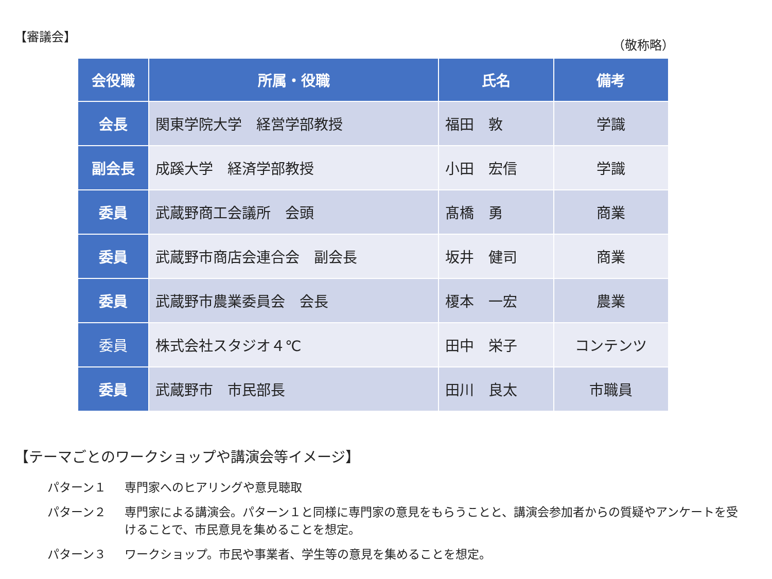【審議会】
（敬称略）
| 会役職 | 所属・役職 | 氏名 | 備考 |
| --- | --- | --- | --- |
| 会長 | 関東学院大学 経営学部教授 | 福田 敦 | 学識 |
| 副会長 | 成蹊大学 経済学部教授 | 小田 宏信 | 学識 |
| 委員 | 武蔵野商工会議所 会頭 | 髙橋 勇 | 商業 |
| 委員 | 武蔵野市商店会連合会 副会長 | 坂井 健司 | 商業 |
| 委員 | 武蔵野市農業委員会 会長 | 榎本 一宏 | 農業 |
| 委員 | 株式会社スタジオ４℃ | 田中 栄子 | コンテンツ |
| 委員 | 武蔵野市 市民部長 | 田川 良太 | 市職員 |
【テーマごとのワークショップや講演会等イメージ】
パターン１ 専門家へのヒアリングや意見聴取
パターン２ 専門家による講演会。パターン１と同様に専門家の意見をもらうことと、講演会参加者からの質疑やアンケートを受けることで、市民意見を集めることを想定。
パターン３ ワークショップ。市民や事業者、学生等の意見を集めることを想定。